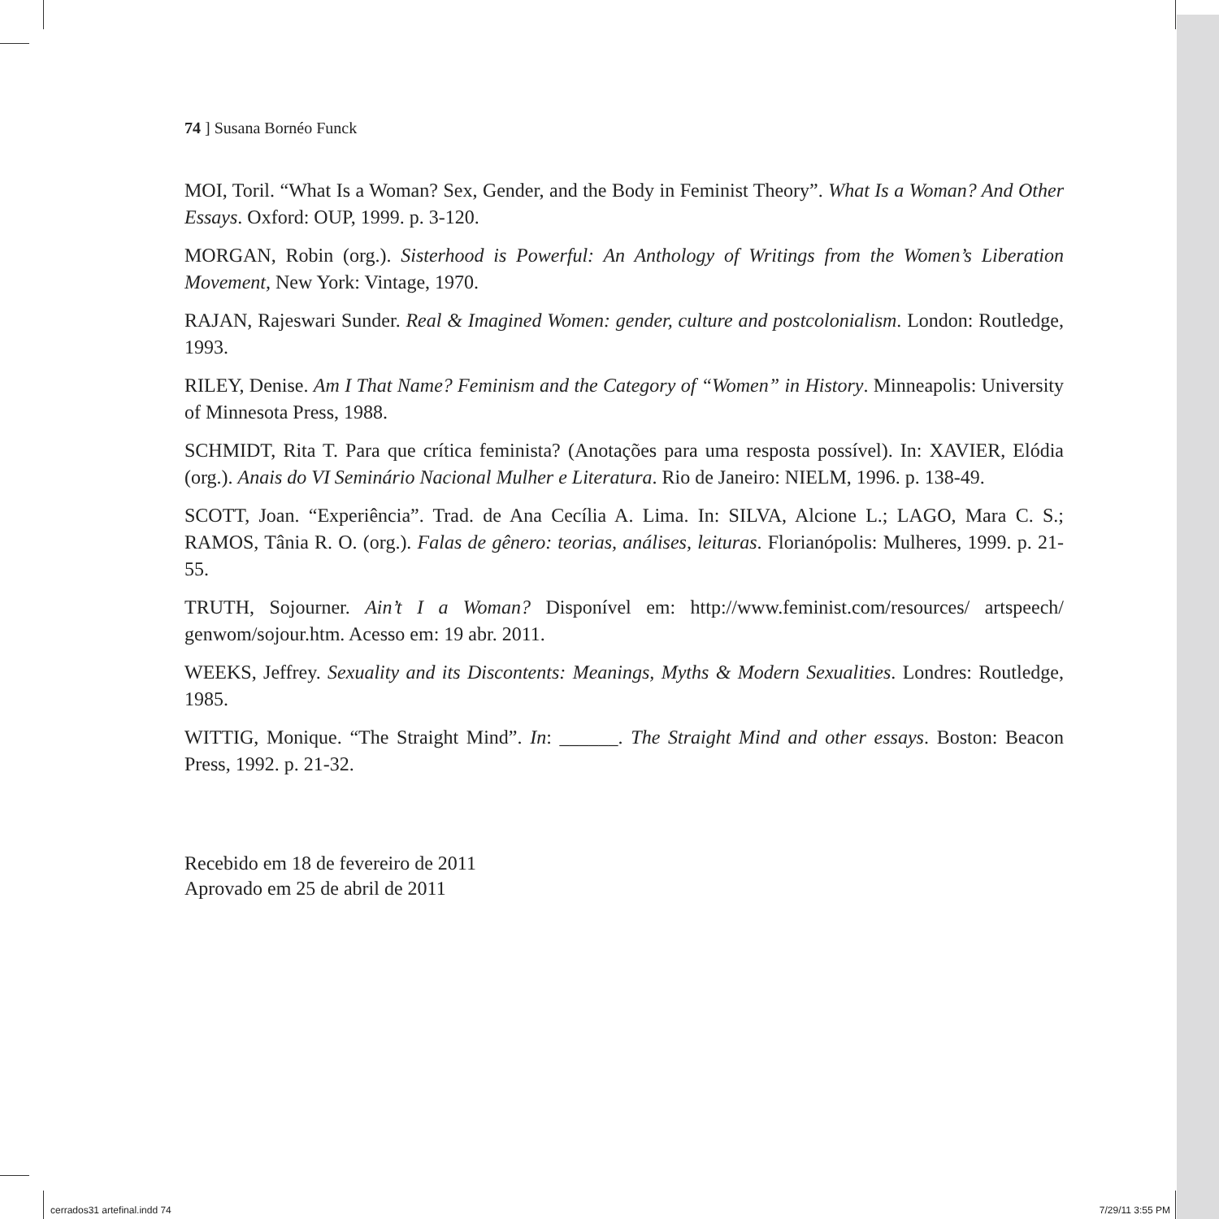74 ] Susana Bornéo Funck
MOI, Toril. “What Is a Woman? Sex, Gender, and the Body in Feminist Theory”. What Is a Woman? And Other Essays. Oxford: OUP, 1999. p. 3-120.
MORGAN, Robin (org.). Sisterhood is Powerful: An Anthology of Writings from the Women’s Liberation Movement, New York: Vintage, 1970.
RAJAN, Rajeswari Sunder. Real & Imagined Women: gender, culture and postcolonialism. London: Routledge, 1993.
RILEY, Denise. Am I That Name? Feminism and the Category of “Women” in History. Minneapolis: University of Minnesota Press, 1988.
SCHMIDT, Rita T. Para que crítica feminista? (Anotações para uma resposta possível). In: XAVIER, Elódia (org.). Anais do VI Seminário Nacional Mulher e Literatura. Rio de Janeiro: NIELM, 1996. p. 138-49.
SCOTT, Joan. “Experiência”. Trad. de Ana Cecília A. Lima. In: SILVA, Alcione L.; LAGO, Mara C. S.; RAMOS, Tânia R. O. (org.). Falas de gênero: teorias, análises, leituras. Florianópolis: Mulheres, 1999. p. 21-55.
TRUTH, Sojourner. Ain’t I a Woman? Disponível em: http://www.feminist.com/resources/ artspeech/ genwom/sojour.htm. Acesso em: 19 abr. 2011.
WEEKS, Jeffrey. Sexuality and its Discontents: Meanings, Myths & Modern Sexualities. Londres: Routledge, 1985.
WITTIG, Monique. “The Straight Mind”. In: ______. The Straight Mind and other essays. Boston: Beacon Press, 1992. p. 21-32.
Recebido em 18 de fevereiro de 2011
Aprovado em 25 de abril de 2011
cerrados31 artefinal.indd 74 7/29/11 3:55 PM